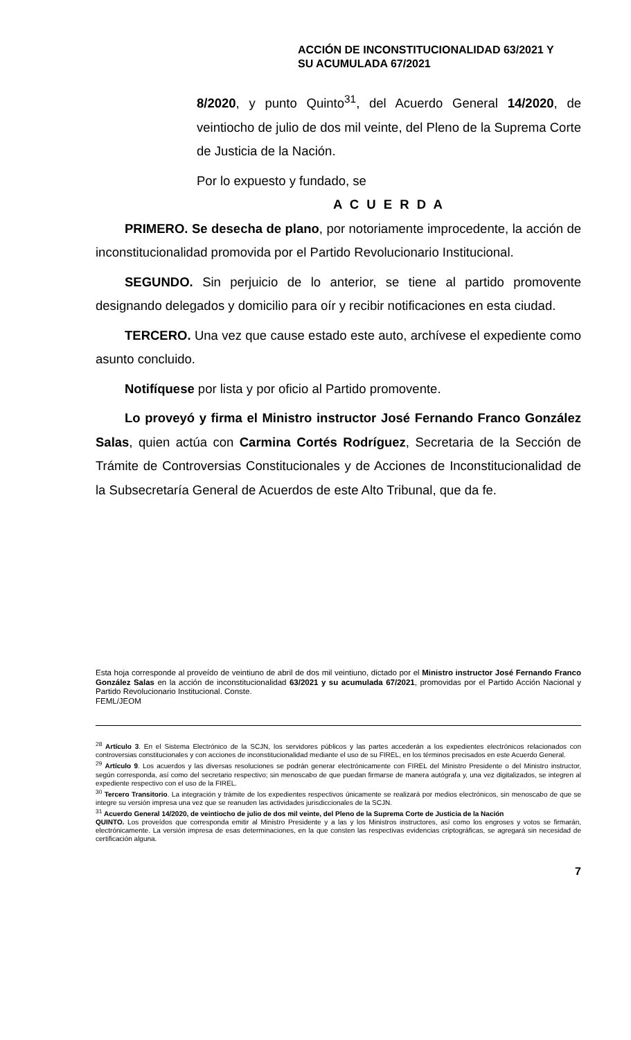ACCIÓN DE INCONSTITUCIONALIDAD 63/2021 Y
SU ACUMULADA 67/2021
8/2020, y punto Quinto<sup>31</sup>, del Acuerdo General 14/2020, de veintiocho de julio de dos mil veinte, del Pleno de la Suprema Corte de Justicia de la Nación.
Por lo expuesto y fundado, se
A C U E R D A
PRIMERO. Se desecha de plano, por notoriamente improcedente, la acción de inconstitucionalidad promovida por el Partido Revolucionario Institucional.
SEGUNDO. Sin perjuicio de lo anterior, se tiene al partido promovente designando delegados y domicilio para oír y recibir notificaciones en esta ciudad.
TERCERO. Una vez que cause estado este auto, archívese el expediente como asunto concluido.
Notifíquese por lista y por oficio al Partido promovente.
Lo proveyó y firma el Ministro instructor José Fernando Franco González Salas, quien actúa con Carmina Cortés Rodríguez, Secretaria de la Sección de Trámite de Controversias Constitucionales y de Acciones de Inconstitucionalidad de la Subsecretaría General de Acuerdos de este Alto Tribunal, que da fe.
Esta hoja corresponde al proveído de veintiuno de abril de dos mil veintiuno, dictado por el Ministro instructor José Fernando Franco González Salas en la acción de inconstitucionalidad 63/2021 y su acumulada 67/2021, promovidas por el Partido Acción Nacional y Partido Revolucionario Institucional. Conste.
FEML/JEOM
<sup>28</sup> Artículo 3. En el Sistema Electrónico de la SCJN, los servidores públicos y las partes accederán a los expedientes electrónicos relacionados con controversias constitucionales y con acciones de inconstitucionalidad mediante el uso de su FIREL, en los términos precisados en este Acuerdo General.
<sup>29</sup> Artículo 9. Los acuerdos y las diversas resoluciones se podrán generar electrónicamente con FIREL del Ministro Presidente o del Ministro instructor, según corresponda, así como del secretario respectivo; sin menoscabo de que puedan firmarse de manera autógrafa y, una vez digitalizados, se integren al expediente respectivo con el uso de la FIREL.
<sup>30</sup> Tercero Transitorio. La integración y trámite de los expedientes respectivos únicamente se realizará por medios electrónicos, sin menoscabo de que se integre su versión impresa una vez que se reanuden las actividades jurisdiccionales de la SCJN.
<sup>31</sup> Acuerdo General 14/2020, de veintiocho de julio de dos mil veinte, del Pleno de la Suprema Corte de Justicia de la Nación
QUINTO. Los proveídos que corresponda emitir al Ministro Presidente y a las y los Ministros instructores, así como los engroses y votos se firmarán, electrónicamente. La versión impresa de esas determinaciones, en la que consten las respectivas evidencias criptográficas, se agregará sin necesidad de certificación alguna.
7